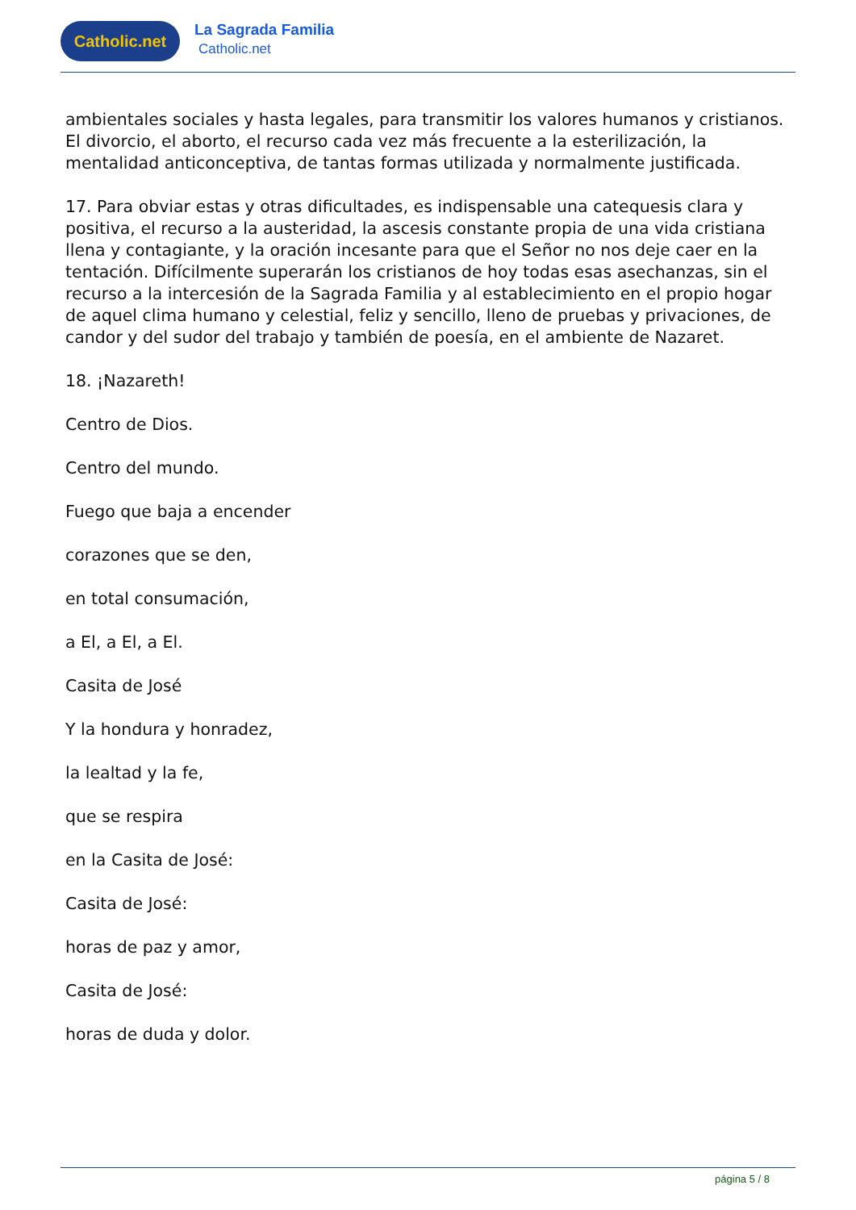Catholic.net
La Sagrada Familia
Catholic.net
ambientales sociales y hasta legales, para transmitir los valores humanos y cristianos. El divorcio, el aborto, el recurso cada vez más frecuente a la esterilización, la mentalidad anticonceptiva, de tantas formas utilizada y normalmente justificada.
17. Para obviar estas y otras dificultades, es indispensable una catequesis clara y positiva, el recurso a la austeridad, la ascesis constante propia de una vida cristiana llena y contagiante, y la oración incesante para que el Señor no nos deje caer en la tentación. Difícilmente superarán los cristianos de hoy todas esas asechanzas, sin el recurso a la intercesión de la Sagrada Familia y al establecimiento en el propio hogar de aquel clima humano y celestial, feliz y sencillo, lleno de pruebas y privaciones, de candor y del sudor del trabajo y también de poesía, en el ambiente de Nazaret.
18. ¡Nazareth!
Centro de Dios.
Centro del mundo.
Fuego que baja a encender
corazones que se den,
en total consumación,
a El, a El, a El.
Casita de José
Y la hondura y honradez,
la lealtad y la fe,
que se respira
en la Casita de José:
Casita de José:
horas de paz y amor,
Casita de José:
horas de duda y dolor.
página 5 / 8